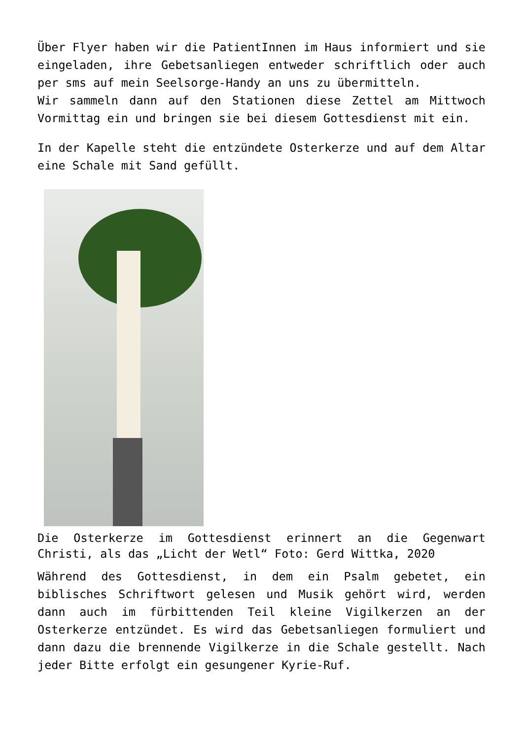Über Flyer haben wir die PatientInnen im Haus informiert und sie eingeladen, ihre Gebetsanliegen entweder schriftlich oder auch per sms auf mein Seelsorge-Handy an uns zu übermitteln.
Wir sammeln dann auf den Stationen diese Zettel am Mittwoch Vormittag ein und bringen sie bei diesem Gottesdienst mit ein.
In der Kapelle steht die entzündete Osterkerze und auf dem Altar eine Schale mit Sand gefüllt.
Die Osterkerze im Gottesdienst erinnert an die Gegenwart Christi, als das „Licht der Wetl“ Foto: Gerd Wittka, 2020
Während des Gottesdienst, in dem ein Psalm gebetet, ein biblisches Schriftwort gelesen und Musik gehört wird, werden dann auch im fürbittenden Teil kleine Vigilkerzen an der Osterkerze entzündet. Es wird das Gebetsanliegen formuliert und dann dazu die brennende Vigilkerze in die Schale gestellt. Nach jeder Bitte erfolgt ein gesungener Kyrie-Ruf.